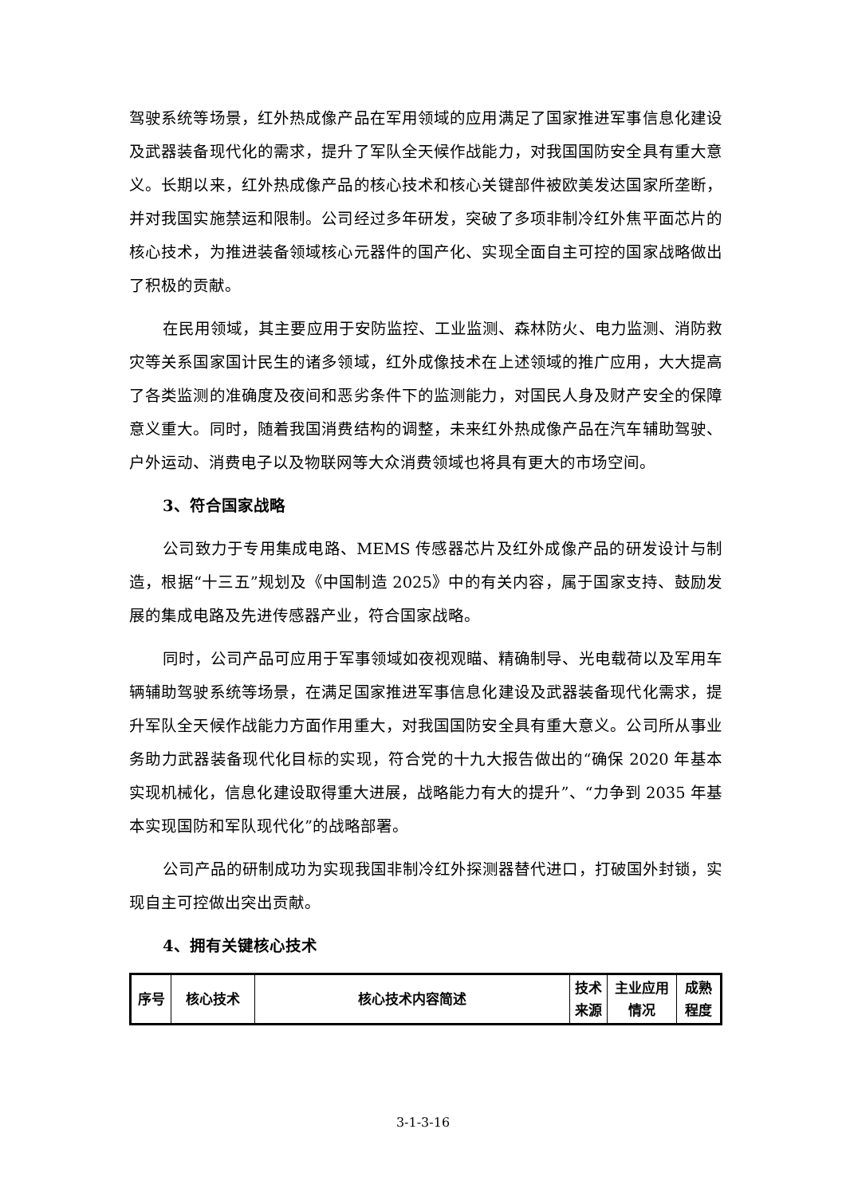驾驶系统等场景，红外热成像产品在军用领域的应用满足了国家推进军事信息化建设及武器装备现代化的需求，提升了军队全天候作战能力，对我国国防安全具有重大意义。长期以来，红外热成像产品的核心技术和核心关键部件被欧美发达国家所垄断，并对我国实施禁运和限制。公司经过多年研发，突破了多项非制冷红外焦平面芯片的核心技术，为推进装备领域核心元器件的国产化、实现全面自主可控的国家战略做出了积极的贡献。
在民用领域，其主要应用于安防监控、工业监测、森林防火、电力监测、消防救灾等关系国家国计民生的诸多领域，红外成像技术在上述领域的推广应用，大大提高了各类监测的准确度及夜间和恶劣条件下的监测能力，对国民人身及财产安全的保障意义重大。同时，随着我国消费结构的调整，未来红外热成像产品在汽车辅助驾驶、户外运动、消费电子以及物联网等大众消费领域也将具有更大的市场空间。
3、符合国家战略
公司致力于专用集成电路、MEMS 传感器芯片及红外成像产品的研发设计与制造，根据“十三五”规划及《中国制造 2025》中的有关内容，属于国家支持、鼓励发展的集成电路及先进传感器产业，符合国家战略。
同时，公司产品可应用于军事领域如夜视观瞄、精确制导、光电载荷以及军用车辆辅助驾驶系统等场景，在满足国家推进军事信息化建设及武器装备现代化需求，提升军队全天候作战能力方面作用重大，对我国国防安全具有重大意义。公司所从事业务助力武器装备现代化目标的实现，符合党的十九大报告做出的“确保 2020 年基本实现机械化，信息化建设取得重大进展，战略能力有大的提升”、“力争到 2035 年基本实现国防和军队现代化”的战略部署。
公司产品的研制成功为实现我国非制冷红外探测器替代进口，打破国外封锁，实现自主可控做出突出贡献。
4、拥有关键核心技术
| 序号 | 核心技术 | 核心技术内容简述 | 技术 来源 | 主业应用 情况 | 成熟 程度 |
3-1-3-16